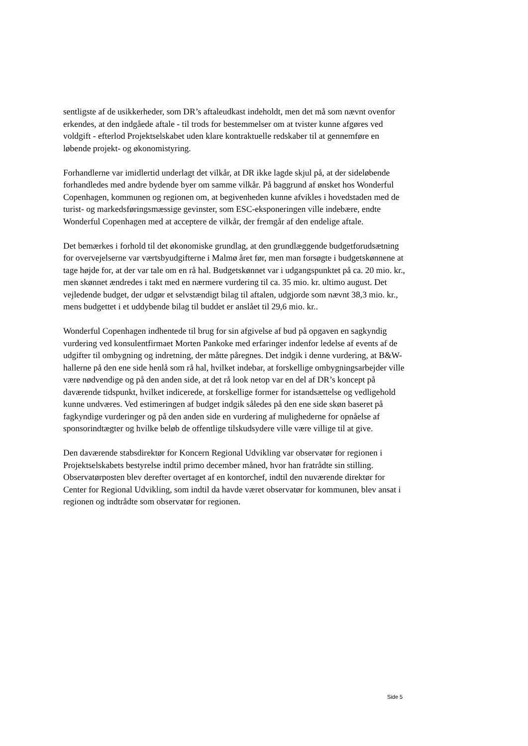sentligste af de usikkerheder, som DR’s aftaleudkast indeholdt, men det må som nævnt ovenfor erkendes, at den indgåede aftale - til trods for bestemmelser om at tvister kunne afgøres ved voldgift - efterlod Projektselskabet uden klare kontraktuelle redskaber til at gennemføre en løbende projekt- og økonomistyring.
Forhandlerne var imidlertid underlagt det vilkår, at DR ikke lagde skjul på, at der sideløbende forhandledes med andre bydende byer om samme vilkår. På baggrund af ønsket hos Wonderful Copenhagen, kommunen og regionen om, at begivenheden kunne afvikles i hovedstaden med de turist- og markedsføringsmæssige gevinster, som ESC-eksponeringen ville indebære, endte Wonderful Copenhagen med at acceptere de vilkår, der fremgår af den endelige aftale.
Det bemærkes i forhold til det økonomiske grundlag, at den grundlæggende budgetforudsætning for overvejelserne var værtsbyudgifterne i Malmø året før, men man forsøgte i budgetskønnene at tage højde for, at der var tale om en rå hal. Budgetskønnet var i udgangspunktet på ca. 20 mio. kr., men skønnet ændredes i takt med en nærmere vurdering til ca. 35 mio. kr. ultimo august. Det vejledende budget, der udgør et selvstændigt bilag til aftalen, udgjorde som nævnt 38,3 mio. kr., mens budgettet i et uddybende bilag til buddet er anslået til 29,6 mio. kr..
Wonderful Copenhagen indhentede til brug for sin afgivelse af bud på opgaven en sagkyndig vurdering ved konsulentfirmaet Morten Pankoke med erfaringer indenfor ledelse af events af de udgifter til ombygning og indretning, der måtte påregnes. Det indgik i denne vurdering, at B&W-hallerne på den ene side henlå som rå hal, hvilket indebar, at forskellige ombygningsarbejder ville være nødvendige og på den anden side, at det rå look netop var en del af DR’s koncept på daværende tidspunkt, hvilket indicerede, at forskellige former for istandsættelse og vedligehold kunne undværes. Ved estimeringen af budget indgik således på den ene side skøn baseret på fagkyndige vurderinger og på den anden side en vurdering af mulighederne for opnåelse af sponsorindtægter og hvilke beløb de offentlige tilskudsydere ville være villige til at give.
Den daværende stabsdirektør for Koncern Regional Udvikling var observatør for regionen i Projektselskabets bestyrelse indtil primo december måned, hvor han fratrådte sin stilling. Observatørposten blev derefter overtaget af en kontorchef, indtil den nuværende direktør for Center for Regional Udvikling, som indtil da havde været observatør for kommunen, blev ansat i regionen og indtrådte som observatør for regionen.
Side 5